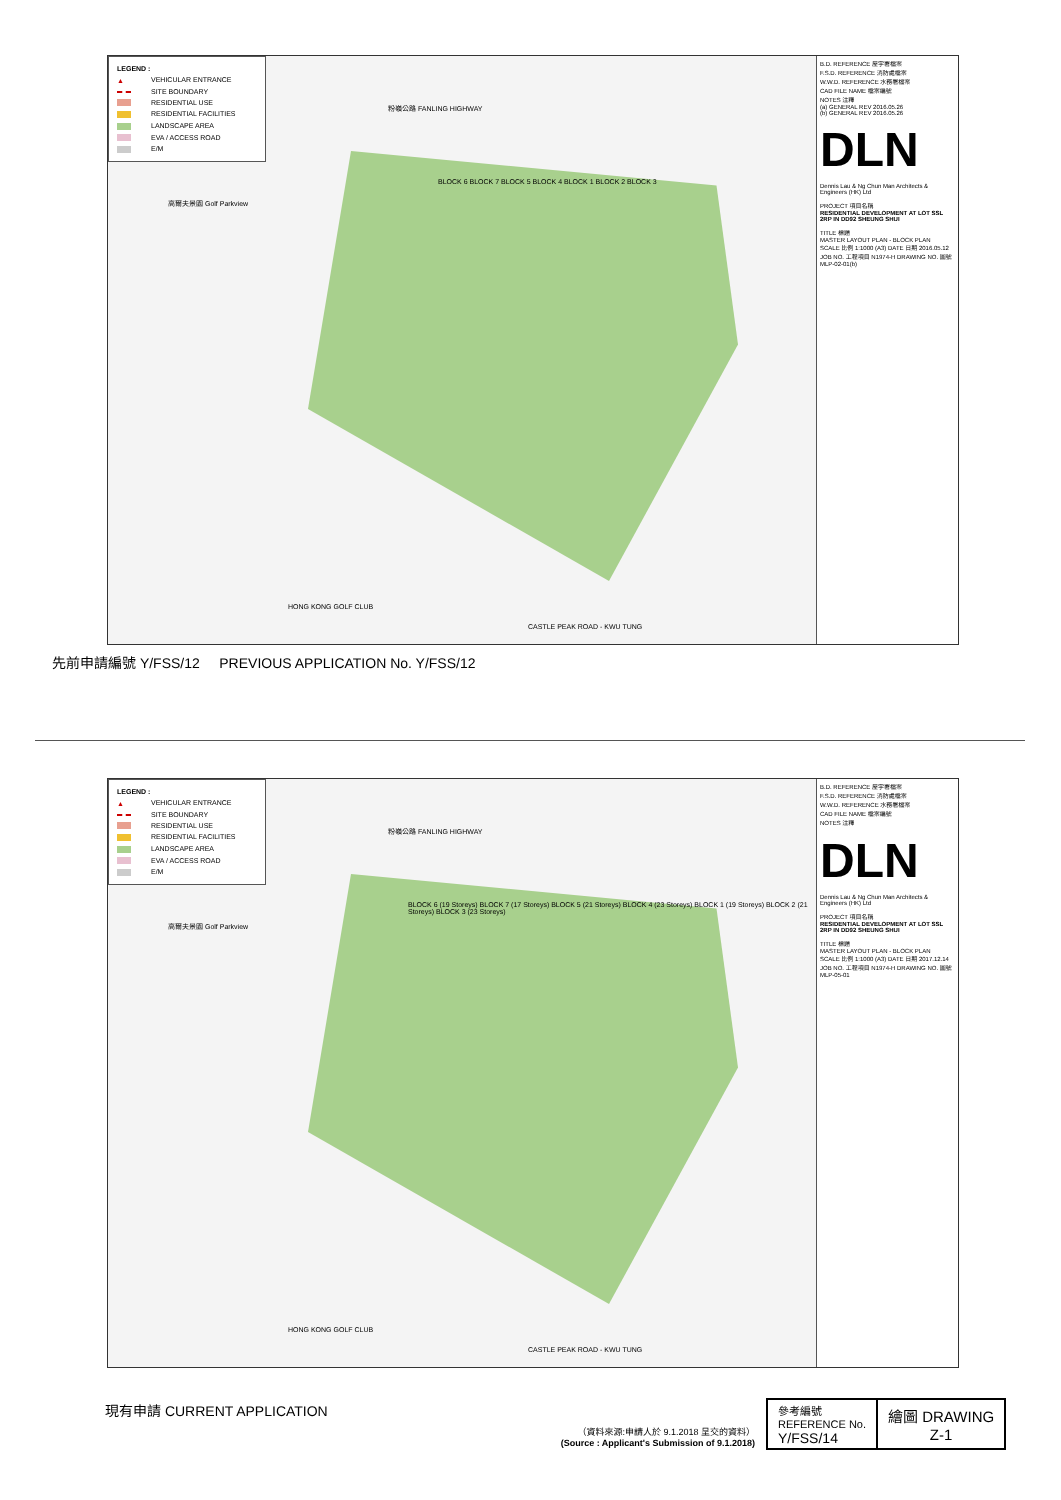LEGEND :
▲ VEHICULAR ENTRANCE
SITE BOUNDARY
RESIDENTIAL USE
RESIDENTIAL FACILITIES
LANDSCAPE AREA
EVA / ACCESS ROAD
E/M
粉嶺公路 FANLING HIGHWAY
高爾夫景園 Golf Parkview
BLOCK 6 BLOCK 7 BLOCK 5 BLOCK 4 BLOCK 1 BLOCK 2 BLOCK 3
HONG KONG GOLF CLUB
CASTLE PEAK ROAD - KWU TUNG
B.D. REFERENCE 屋宇署檔案
F.S.D. REFERENCE 消防處檔案
W.W.D. REFERENCE 水務署檔案
CAD FILE NAME 檔案編號
NOTES 注釋
(a) GENERAL REV 2016.05.26
(b) GENERAL REV 2016.05.26
DLN
Dennis Lau & Ng Chun Man Architects & Engineers (HK) Ltd
PROJECT 項目名稱
RESIDENTIAL DEVELOPMENT AT LOT SSL 2RP IN DD92 SHEUNG SHUI
TITLE 標題
MASTER LAYOUT PLAN - BLOCK PLAN
SCALE 比例 1:1000 (A3) DATE 日期 2016.05.12
JOB NO. 工程項目 N1974-H DRAWING NO. 圖號 MLP-02-01(b)
先前申請編號 Y/FSS/12 PREVIOUS APPLICATION No. Y/FSS/12
LEGEND :
▲ VEHICULAR ENTRANCE
SITE BOUNDARY
RESIDENTIAL USE
RESIDENTIAL FACILITIES
LANDSCAPE AREA
EVA / ACCESS ROAD
E/M
粉嶺公路 FANLING HIGHWAY
高爾夫景園 Golf Parkview
BLOCK 6 (19 Storeys) BLOCK 7 (17 Storeys) BLOCK 5 (21 Storeys) BLOCK 4 (23 Storeys) BLOCK 1 (19 Storeys) BLOCK 2 (21 Storeys) BLOCK 3 (23 Storeys)
HONG KONG GOLF CLUB
CASTLE PEAK ROAD - KWU TUNG
B.D. REFERENCE 屋宇署檔案
F.S.D. REFERENCE 消防處檔案
W.W.D. REFERENCE 水務署檔案
CAD FILE NAME 檔案編號
NOTES 注釋
DLN
Dennis Lau & Ng Chun Man Architects & Engineers (HK) Ltd
PROJECT 項目名稱
RESIDENTIAL DEVELOPMENT AT LOT SSL 2RP IN DD92 SHEUNG SHUI
TITLE 標題
MASTER LAYOUT PLAN - BLOCK PLAN
SCALE 比例 1:1000 (A3) DATE 日期 2017.12.14
JOB NO. 工程項目 N1974-H DRAWING NO. 圖號 MLP-05-01
現有申請 CURRENT APPLICATION
（資料來源:申請人於 9.1.2018 呈交的資料）
(Source : Applicant's Submission of 9.1.2018)
| 參考編號 REFERENCE No. Y/FSS/14 | 繪圖 DRAWING Z-1 |